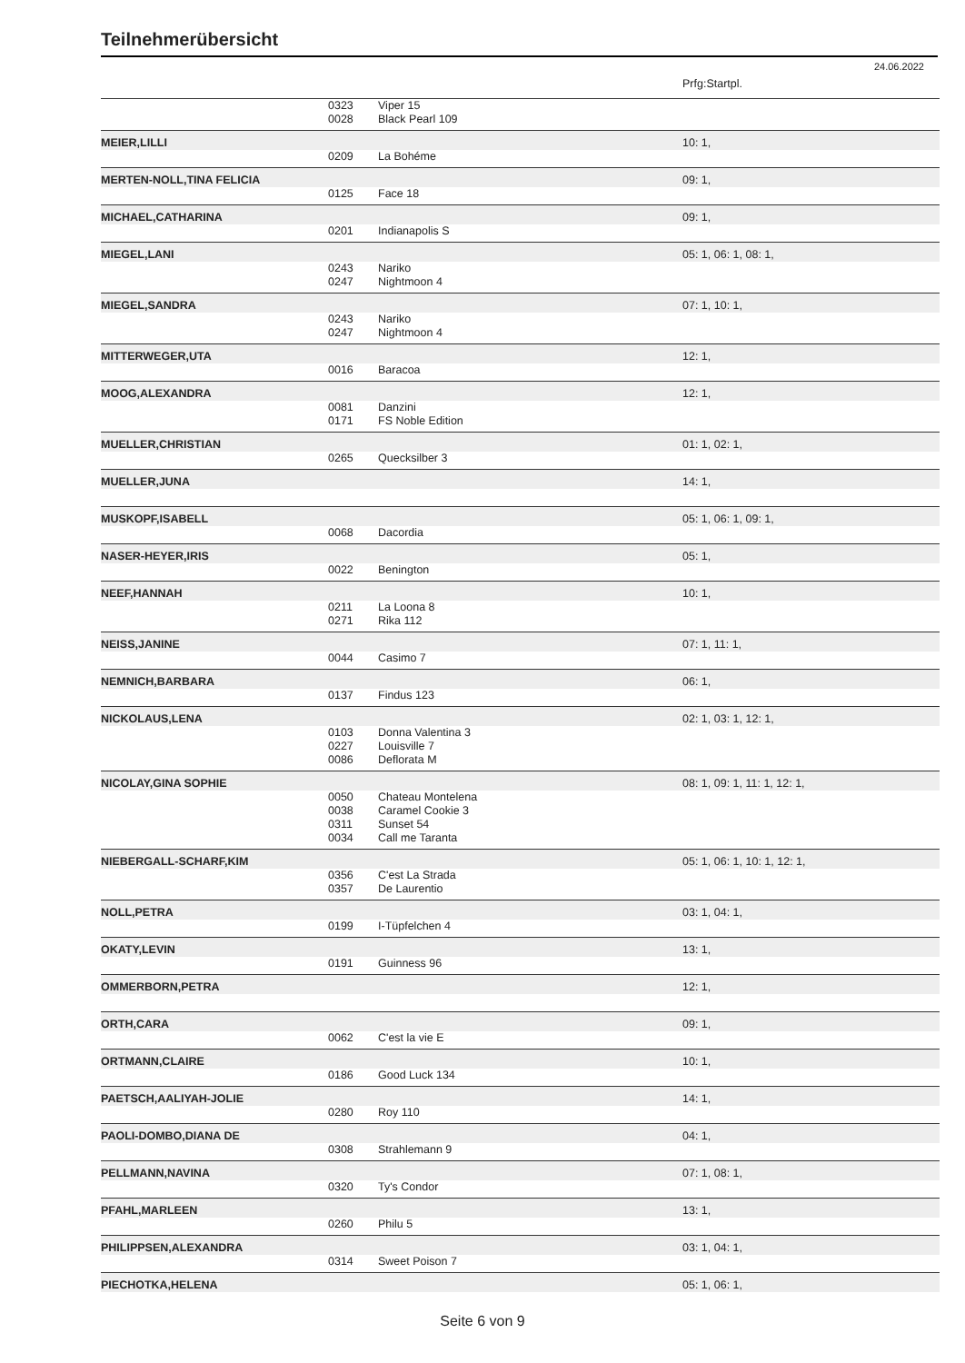Teilnehmerübersicht
24.06.2022
| | | | Prfg:Startpl. |
| | 0323 | Viper 15 | |
| | 0028 | Black Pearl 109 | |
| MEIER,LILLI | | | 10: 1, |
| | 0209 | La Bohéme | |
| MERTEN-NOLL,TINA FELICIA | | | 09: 1, |
| | 0125 | Face 18 | |
| MICHAEL,CATHARINA | | | 09: 1, |
| | 0201 | Indianapolis S | |
| MIEGEL,LANI | | | 05: 1, 06: 1, 08: 1, |
| | 0243 | Nariko | |
| | 0247 | Nightmoon 4 | |
| MIEGEL,SANDRA | | | 07: 1, 10: 1, |
| | 0243 | Nariko | |
| | 0247 | Nightmoon 4 | |
| MITTERWEGER,UTA | | | 12: 1, |
| | 0016 | Baracoa | |
| MOOG,ALEXANDRA | | | 12: 1, |
| | 0081 | Danzini | |
| | 0171 | FS Noble Edition | |
| MUELLER,CHRISTIAN | | | 01: 1, 02: 1, |
| | 0265 | Quecksilber 3 | |
| MUELLER,JUNA | | | 14: 1, |
| MUSKOPF,ISABELL | | | 05: 1, 06: 1, 09: 1, |
| | 0068 | Dacordia | |
| NASER-HEYER,IRIS | | | 05: 1, |
| | 0022 | Benington | |
| NEEF,HANNAH | | | 10: 1, |
| | 0211 | La Loona 8 | |
| | 0271 | Rika 112 | |
| NEISS,JANINE | | | 07: 1, 11: 1, |
| | 0044 | Casimo 7 | |
| NEMNICH,BARBARA | | | 06: 1, |
| | 0137 | Findus 123 | |
| NICKOLAUS,LENA | | | 02: 1, 03: 1, 12: 1, |
| | 0103 | Donna Valentina 3 | |
| | 0227 | Louisville 7 | |
| | 0086 | Deflorata M | |
| NICOLAY,GINA SOPHIE | | | 08: 1, 09: 1, 11: 1, 12: 1, |
| | 0050 | Chateau Montelena | |
| | 0038 | Caramel Cookie 3 | |
| | 0311 | Sunset 54 | |
| | 0034 | Call me Taranta | |
| NIEBERGALL-SCHARF,KIM | | | 05: 1, 06: 1, 10: 1, 12: 1, |
| | 0356 | C'est La Strada | |
| | 0357 | De Laurentio | |
| NOLL,PETRA | | | 03: 1, 04: 1, |
| | 0199 | I-Tüpfelchen 4 | |
| OKATY,LEVIN | | | 13: 1, |
| | 0191 | Guinness 96 | |
| OMMERBORN,PETRA | | | 12: 1, |
| ORTH,CARA | | | 09: 1, |
| | 0062 | C'est la vie E | |
| ORTMANN,CLAIRE | | | 10: 1, |
| | 0186 | Good Luck 134 | |
| PAETSCH,AALIYAH-JOLIE | | | 14: 1, |
| | 0280 | Roy 110 | |
| PAOLI-DOMBO,DIANA DE | | | 04: 1, |
| | 0308 | Strahlemann 9 | |
| PELLMANN,NAVINA | | | 07: 1, 08: 1, |
| | 0320 | Ty's Condor | |
| PFAHL,MARLEEN | | | 13: 1, |
| | 0260 | Philu 5 | |
| PHILIPPSEN,ALEXANDRA | | | 03: 1, 04: 1, |
| | 0314 | Sweet Poison 7 | |
| PIECHOTKA,HELENA | | | 05: 1, 06: 1, |
Seite 6 von 9